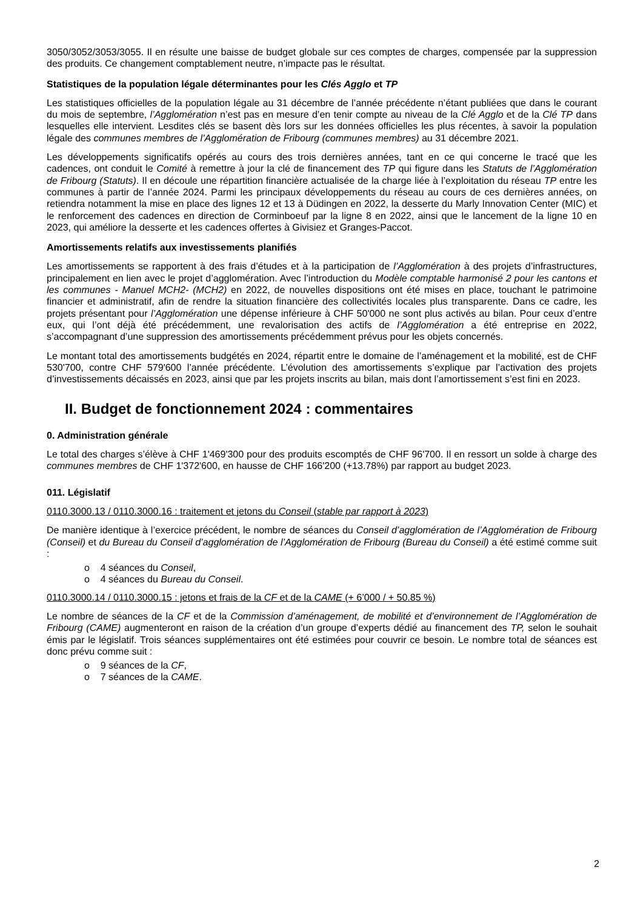3050/3052/3053/3055. Il en résulte une baisse de budget globale sur ces comptes de charges, compensée par la suppression des produits. Ce changement comptablement neutre, n’impacte pas le résultat.
Statistiques de la population légale déterminantes pour les Clés Agglo et TP
Les statistiques officielles de la population légale au 31 décembre de l’année précédente n’étant publiées que dans le courant du mois de septembre, l’Agglomération n’est pas en mesure d’en tenir compte au niveau de la Clé Agglo et de la Clé TP dans lesquelles elle intervient. Lesdites clés se basent dès lors sur les données officielles les plus récentes, à savoir la population légale des communes membres de l’Agglomération de Fribourg (communes membres) au 31 décembre 2021.
Les développements significatifs opérés au cours des trois dernières années, tant en ce qui concerne le tracé que les cadences, ont conduit le Comité à remettre à jour la clé de financement des TP qui figure dans les Statuts de l’Agglomération de Fribourg (Statuts). Il en découle une répartition financière actualisée de la charge liée à l’exploitation du réseau TP entre les communes à partir de l’année 2024. Parmi les principaux développements du réseau au cours de ces dernières années, on retiendra notamment la mise en place des lignes 12 et 13 à Düdingen en 2022, la desserte du Marly Innovation Center (MIC) et le renforcement des cadences en direction de Corminboeuf par la ligne 8 en 2022, ainsi que le lancement de la ligne 10 en 2023, qui améliore la desserte et les cadences offertes à Givisiez et Granges-Paccot.
Amortissements relatifs aux investissements planifiés
Les amortissements se rapportent à des frais d’études et à la participation de l’Agglomération à des projets d’infrastructures, principalement en lien avec le projet d’agglomération. Avec l’introduction du Modèle comptable harmonisé 2 pour les cantons et les communes - Manuel MCH2- (MCH2) en 2022, de nouvelles dispositions ont été mises en place, touchant le patrimoine financier et administratif, afin de rendre la situation financière des collectivités locales plus transparente. Dans ce cadre, les projets présentant pour l’Agglomération une dépense inférieure à CHF 50'000 ne sont plus activés au bilan. Pour ceux d’entre eux, qui l’ont déjà été précédemment, une revalorisation des actifs de l’Agglomération a été entreprise en 2022, s’accompagnant d’une suppression des amortissements précédemment prévus pour les objets concernés.
Le montant total des amortissements budgétés en 2024, répartit entre le domaine de l’aménagement et la mobilité, est de CHF 530'700, contre CHF 579'600 l’année précédente. L’évolution des amortissements s’explique par l’activation des projets d’investissements décaissés en 2023, ainsi que par les projets inscrits au bilan, mais dont l’amortissement s’est fini en 2023.
II. Budget de fonctionnement 2024 : commentaires
0. Administration générale
Le total des charges s’élève à CHF 1'469'300 pour des produits escomptés de CHF 96'700. Il en ressort un solde à charge des communes membres de CHF 1'372'600, en hausse de CHF 166'200 (+13.78%) par rapport au budget 2023.
011. Législatif
0110.3000.13 / 0110.3000.16 : traitement et jetons du Conseil (stable par rapport à 2023)
De manière identique à l’exercice précédent, le nombre de séances du Conseil d’agglomération de l’Agglomération de Fribourg (Conseil) et du Bureau du Conseil d’agglomération de l’Agglomération de Fribourg (Bureau du Conseil) a été estimé comme suit :
o 4 séances du Conseil,
o 4 séances du Bureau du Conseil.
0110.3000.14 / 0110.3000.15 : jetons et frais de la CF et de la CAME (+ 6’000 / + 50.85 %)
Le nombre de séances de la CF et de la Commission d’aménagement, de mobilité et d’environnement de l’Agglomération de Fribourg (CAME) augmenteront en raison de la création d’un groupe d’experts dédié au financement des TP, selon le souhait émis par le législatif. Trois séances supplémentaires ont été estimées pour couvrir ce besoin. Le nombre total de séances est donc prévu comme suit :
o 9 séances de la CF,
o 7 séances de la CAME.
2